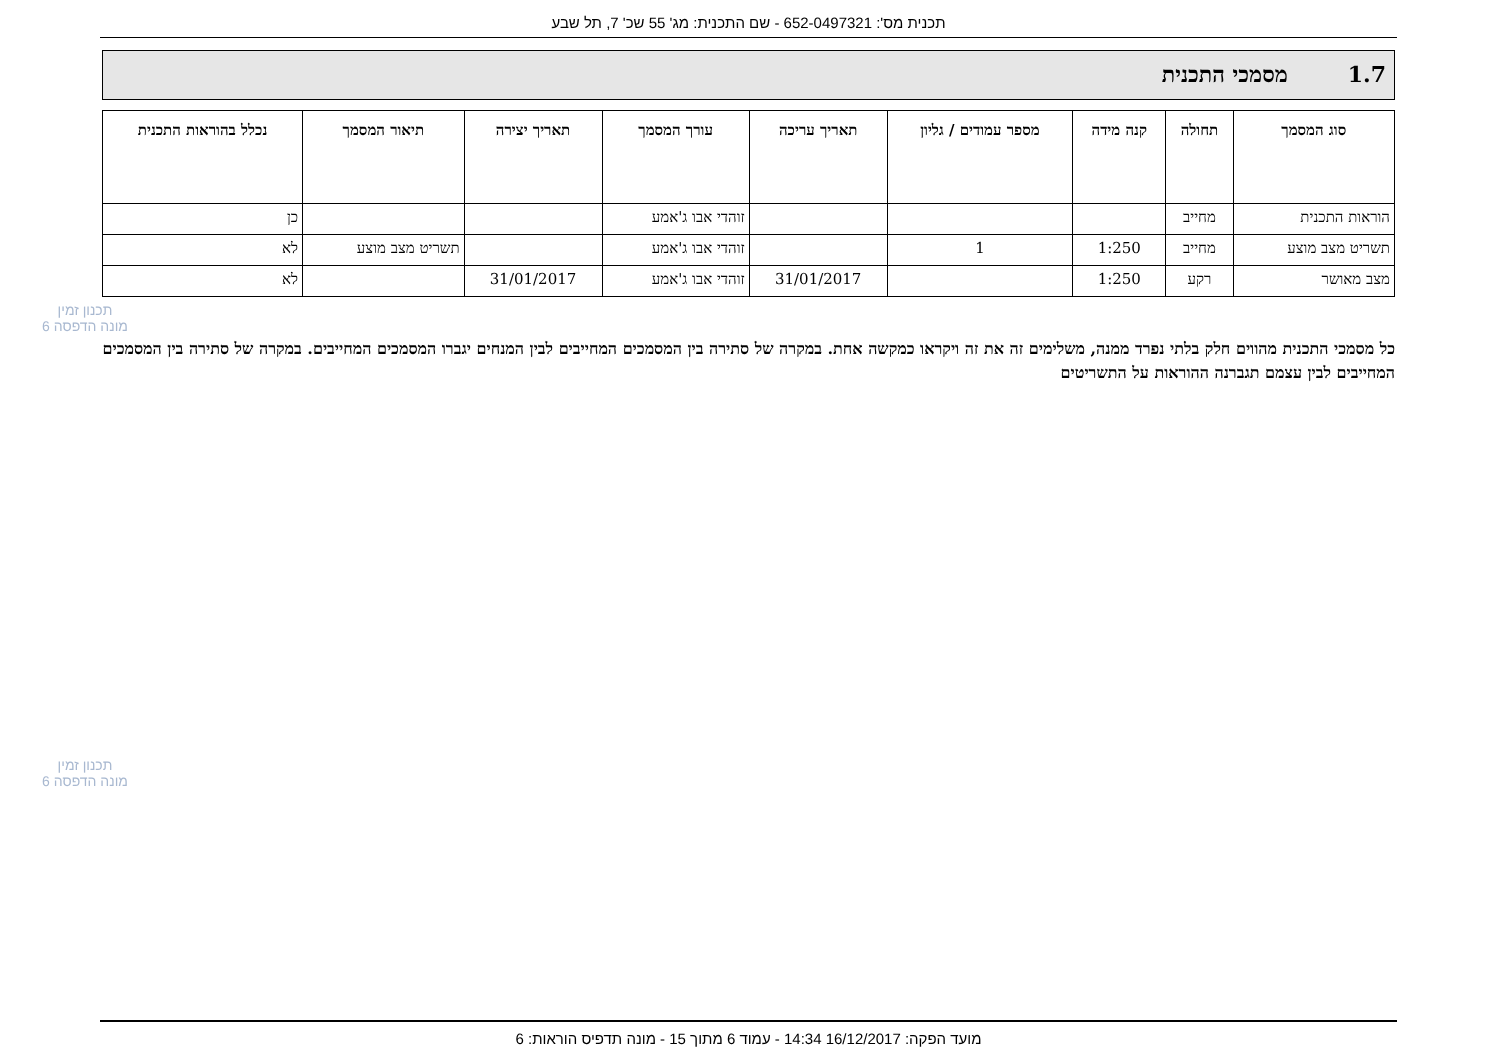תכנית מס': 652-0497321 - שם התכנית: מג' 55 שכ' 7, תל שבע
1.7מסמכי התכנית
| סוג המסמך | תחולה | קנה מידה | מספר עמודים / גליון | תאריך עריכה | עורך המסמך | תאריך יצירה | תיאור המסמך | נכלל בהוראות התכנית |
| --- | --- | --- | --- | --- | --- | --- | --- | --- |
| הוראות התכנית | מחייב | | | | זוהדי אבו ג'אמע | | | כן |
| תשריט מצב מוצע | מחייב | 1:250 | 1 | | זוהדי אבו ג'אמע | | תשריט מצב מוצע | לא |
| מצב מאושר | רקע | 1:250 | | 31/01/2017 | זוהדי אבו ג'אמע | 31/01/2017 | | לא |
כל מסמכי התכנית מהווים חלק בלתי נפרד ממנה, משלימים זה את זה ויקראו כמקשה אחת. במקרה של סתירה בין המסמכים המחייבים לבין המנחים יגברו המסמכים המחייבים. במקרה של סתירה בין המסמכים המחייבים לבין עצמם תגברנה ההוראות על התשריטים
תכנון זמין
מונה הדפסה 6
תכנון זמין
מונה הדפסה 6
מועד הפקה: 16/12/2017 14:34 - עמוד 6 מתוך 15 - מונה תדפיס הוראות: 6